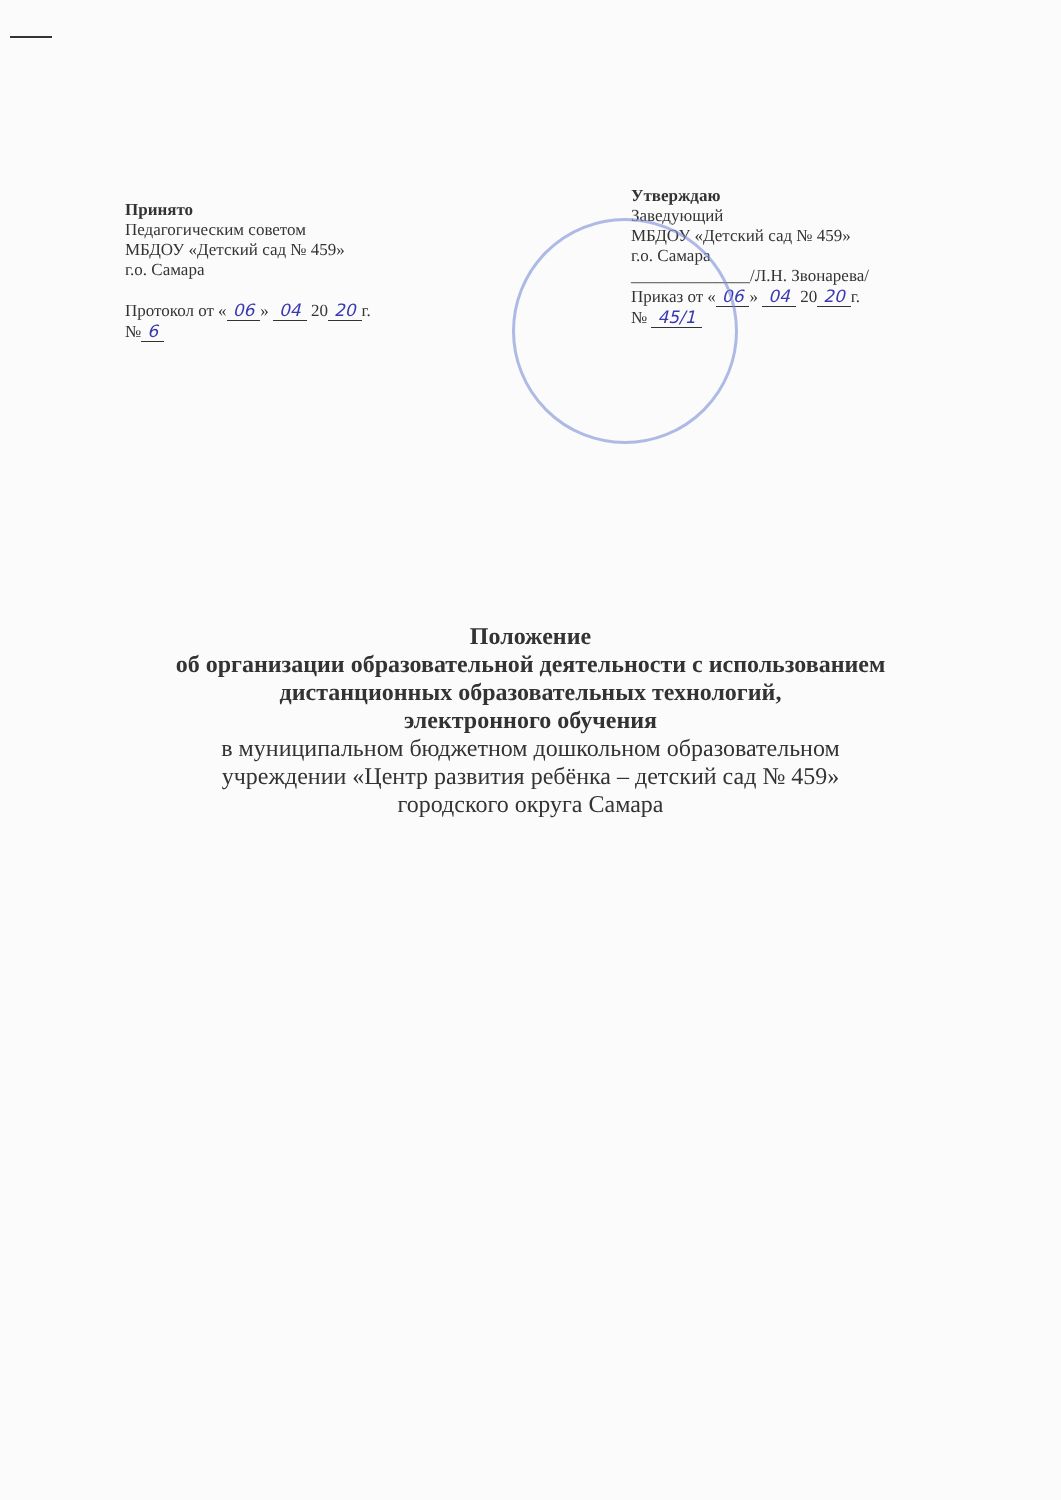Принято
Педагогическим советом
МБДОУ «Детский сад № 459»
г.о. Самара
Протокол от « 06 » 04 20 20 г.
№ 6
Утверждаю
Заведующий
МБДОУ «Детский сад № 459»
г.о. Самара
______________/Л.Н. Звонарева/
Приказ от « 06 » 04 20 20 г.
№ 45/1
Положение
об организации образовательной деятельности с использованием
дистанционных образовательных технологий,
электронного обучения
в муниципальном бюджетном дошкольном образовательном
учреждении «Центр развития ребёнка – детский сад № 459»
городского округа Самара